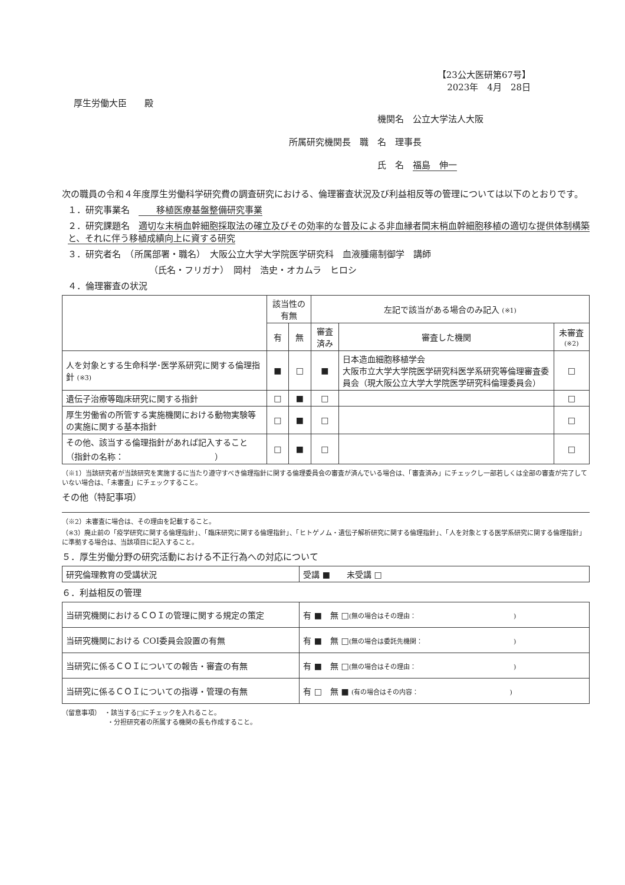【23公大医研第67号】
2023年　4月　28日
厚生労働大臣　　殿
機関名　公立大学法人大阪
所属研究機関長　職　名　理事長
氏　名　福島　伸一
次の職員の令和４年度厚生労働科学研究費の調査研究における、倫理審査状況及び利益相反等の管理については以下のとおりです。
１．研究事業名　　　移植医療基盤整備研究事業
２．研究課題名　適切な末梢血幹細胞採取法の確立及びその効率的な普及による非血縁者間末梢血幹細胞移植の適切な提供体制構築と、それに伴う移植成績向上に資する研究
３．研究者名　（所属部署・職名）　大阪公立大学大学院医学研究科　血液腫瘍制御学　講師
（氏名・フリガナ）　岡村　浩史・オカムラ　ヒロシ
４．倫理審査の状況
| | 該当性の有無 | | 左記で該当がある場合のみ記入 (※1) | | |
| --- | --- | --- | --- | --- | --- |
| | 有 | 無 | 審査済み | 審査した機関 | 未審査 (※2) |
| 人を対象とする生命科学･医学系研究に関する倫理指針 (※3) | ■ | □ | ■ | 日本造血細胞移植学会 大阪市立大学大学院医学研究科医学系研究等倫理審査委員会（現大阪公立大学大学院医学研究科倫理委員会） | □ |
| 遺伝子治療等臨床研究に関する指針 | □ | ■ | □ | | □ |
| 厚生労働省の所管する実施機関における動物実験等の実施に関する基本指針 | □ | ■ | □ | | □ |
| その他、該当する倫理指針があれば記入すること （指針の名称： ） | □ | ■ | □ | | □ |
（※1）当該研究者が当該研究を実施するに当たり遵守すべき倫理指針に関する倫理委員会の審査が済んでいる場合は、「審査済み」にチェックし一部若しくは全部の審査が完了していない場合は、「未審査」にチェックすること。
その他（特記事項）
（※2）未審査に場合は、その理由を記載すること。
（※3）廃止前の「疫学研究に関する倫理指針」、「臨床研究に関する倫理指針」、「ヒトゲノム・遺伝子解析研究に関する倫理指針」、「人を対象とする医学系研究に関する倫理指針」に準拠する場合は、当該項目に記入すること。
５．厚生労働分野の研究活動における不正行為への対応について
| 研究倫理教育の受講状況 | 受講 ■ 未受講 □ |
６．利益相反の管理
| 当研究機関におけるＣＯＩの管理に関する規定の策定 | 有 ■ 無 □ (無の場合はその理由： ) |
| 当研究機関における COI委員会設置の有無 | 有 ■ 無 □ (無の場合は委託先機関： ) |
| 当研究に係るＣＯＩについての報告・審査の有無 | 有 ■ 無 □ (無の場合はその理由： ) |
| 当研究に係るＣＯＩについての指導・管理の有無 | 有 □ 無 ■ (有の場合はその内容： ) |
（留意事項）　・該当する□にチェックを入れること。
　　　　　　　・分担研究者の所属する機関の長も作成すること。